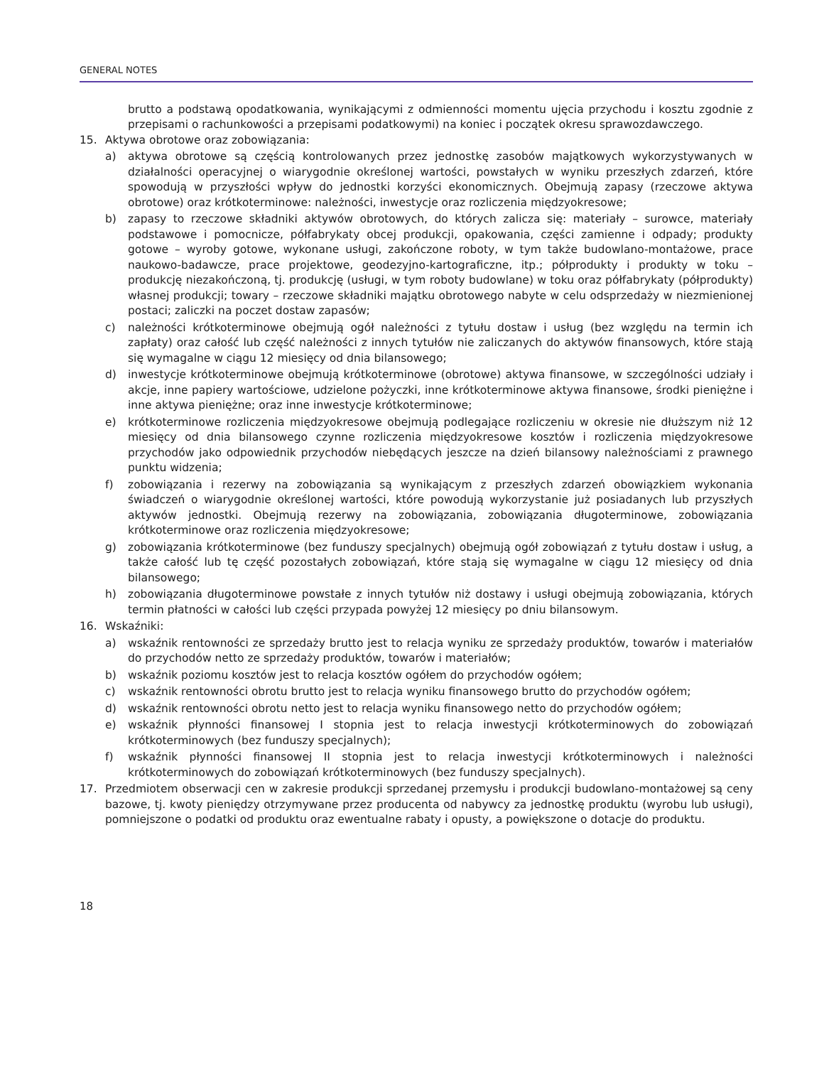GENERAL NOTES
brutto a podstawą opodatkowania, wynikającymi z odmienności momentu ujęcia przychodu i kosztu zgodnie z przepisami o rachunkowości a przepisami podatkowymi) na koniec i początek okresu sprawozdawczego.
15. Aktywa obrotowe oraz zobowiązania:
a) aktywa obrotowe są częścią kontrolowanych przez jednostkę zasobów majątkowych wykorzystywanych w działalności operacyjnej o wiarygodnie określonej wartości, powstałych w wyniku przeszłych zdarzeń, które spowodują w przyszłości wpływ do jednostki korzyści ekonomicznych. Obejmują zapasy (rzeczowe aktywa obrotowe) oraz krótkoterminowe: należności, inwestycje oraz rozliczenia międzyokresowe;
b) zapasy to rzeczowe składniki aktywów obrotowych, do których zalicza się: materiały – surowce, materiały podstawowe i pomocnicze, półfabrykaty obcej produkcji, opakowania, części zamienne i odpady; produkty gotowe – wyroby gotowe, wykonane usługi, zakończone roboty, w tym także budowlano-montażowe, prace naukowo-badawcze, prace projektowe, geodezyjno-kartograficzne, itp.; półprodukty i produkty w toku – produkcję niezakończoną, tj. produkcję (usługi, w tym roboty budowlane) w toku oraz półfabrykaty (półprodukty) własnej produkcji; towary – rzeczowe składniki majątku obrotowego nabyte w celu odsprzedaży w niezmienionej postaci; zaliczki na poczet dostaw zapasów;
c) należności krótkoterminowe obejmują ogół należności z tytułu dostaw i usług (bez względu na termin ich zapłaty) oraz całość lub część należności z innych tytułów nie zaliczanych do aktywów finansowych, które stają się wymagalne w ciągu 12 miesięcy od dnia bilansowego;
d) inwestycje krótkoterminowe obejmują krótkoterminowe (obrotowe) aktywa finansowe, w szczególności udziały i akcje, inne papiery wartościowe, udzielone pożyczki, inne krótkoterminowe aktywa finansowe, środki pieniężne i inne aktywa pieniężne; oraz inne inwestycje krótkoterminowe;
e) krótkoterminowe rozliczenia międzyokresowe obejmują podlegające rozliczeniu w okresie nie dłuższym niż 12 miesięcy od dnia bilansowego czynne rozliczenia międzyokresowe kosztów i rozliczenia międzyokresowe przychodów jako odpowiednik przychodów niebędących jeszcze na dzień bilansowy należnościami z prawnego punktu widzenia;
f) zobowiązania i rezerwy na zobowiązania są wynikającym z przeszłych zdarzeń obowiązkiem wykonania świadczeń o wiarygodnie określonej wartości, które powodują wykorzystanie już posiadanych lub przyszłych aktywów jednostki. Obejmują rezerwy na zobowiązania, zobowiązania długoterminowe, zobowiązania krótkoterminowe oraz rozliczenia międzyokresowe;
g) zobowiązania krótkoterminowe (bez funduszy specjalnych) obejmują ogół zobowiązań z tytułu dostaw i usług, a także całość lub tę część pozostałych zobowiązań, które stają się wymagalne w ciągu 12 miesięcy od dnia bilansowego;
h) zobowiązania długoterminowe powstałe z innych tytułów niż dostawy i usługi obejmują zobowiązania, których termin płatności w całości lub części przypada powyżej 12 miesięcy po dniu bilansowym.
16. Wskaźniki:
a) wskaźnik rentowności ze sprzedaży brutto jest to relacja wyniku ze sprzedaży produktów, towarów i materiałów do przychodów netto ze sprzedaży produktów, towarów i materiałów;
b) wskaźnik poziomu kosztów jest to relacja kosztów ogółem do przychodów ogółem;
c) wskaźnik rentowności obrotu brutto jest to relacja wyniku finansowego brutto do przychodów ogółem;
d) wskaźnik rentowności obrotu netto jest to relacja wyniku finansowego netto do przychodów ogółem;
e) wskaźnik płynności finansowej I stopnia jest to relacja inwestycji krótkoterminowych do zobowiązań krótkoterminowych (bez funduszy specjalnych);
f) wskaźnik płynności finansowej II stopnia jest to relacja inwestycji krótkoterminowych i należności krótkoterminowych do zobowiązań krótkoterminowych (bez funduszy specjalnych).
17. Przedmiotem obserwacji cen w zakresie produkcji sprzedanej przemysłu i produkcji budowlano-montażowej są ceny bazowe, tj. kwoty pieniędzy otrzymywane przez producenta od nabywcy za jednostkę produktu (wyrobu lub usługi), pomniejszone o podatki od produktu oraz ewentualne rabaty i opusty, a powiększone o dotacje do produktu.
18